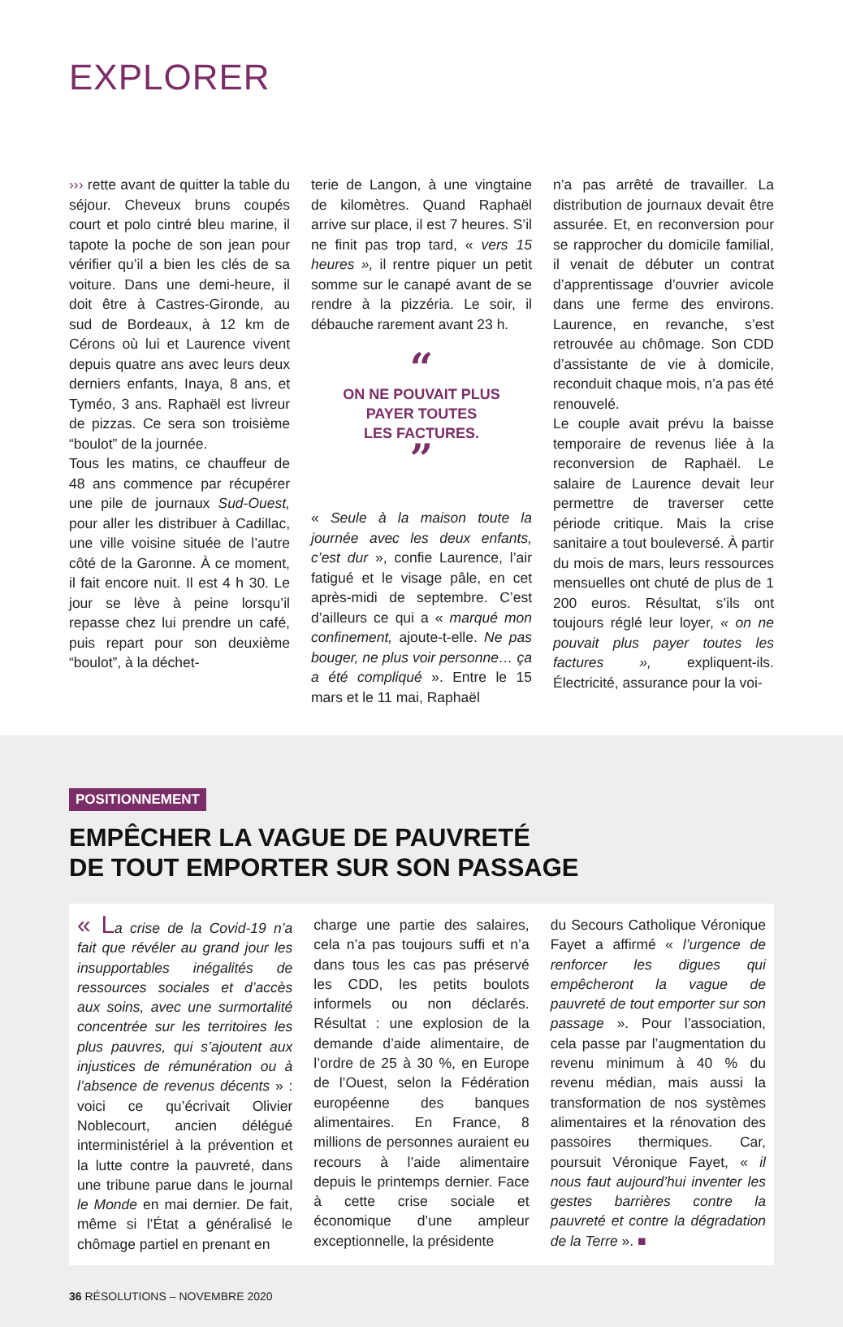EXPLORER
››› rette avant de quitter la table du séjour. Cheveux bruns coupés court et polo cintré bleu marine, il tapote la poche de son jean pour vérifier qu’il a bien les clés de sa voiture. Dans une demi-heure, il doit être à Castres-Gironde, au sud de Bordeaux, à 12 km de Cérons où lui et Laurence vivent depuis quatre ans avec leurs deux derniers enfants, Inaya, 8 ans, et Tyméo, 3 ans. Raphaël est livreur de pizzas. Ce sera son troisième “boulot” de la journée.
Tous les matins, ce chauffeur de 48 ans commence par récupérer une pile de journaux Sud-Ouest, pour aller les distribuer à Cadillac, une ville voisine située de l’autre côté de la Garonne. À ce moment, il fait encore nuit. Il est 4 h 30. Le jour se lève à peine lorsqu’il repasse chez lui prendre un café, puis repart pour son deuxième “boulot”, à la déchet-
terie de Langon, à une vingtaine de kilomètres. Quand Raphaël arrive sur place, il est 7 heures. S’il ne finit pas trop tard, « vers 15 heures », il rentre piquer un petit somme sur le canapé avant de se rendre à la pizzéria. Le soir, il débauche rarement avant 23 h.
“
ON NE POUVAIT PLUS
PAYER TOUTES
LES FACTURES.
”
« Seule à la maison toute la journée avec les deux enfants, c’est dur », confie Laurence, l’air fatigué et le visage pâle, en cet après-midi de septembre. C’est d’ailleurs ce qui a « marqué mon confinement, ajoute-t-elle. Ne pas bouger, ne plus voir personne… ça a été compliqué ». Entre le 15 mars et le 11 mai, Raphaël
n’a pas arrêté de travailler. La distribution de journaux devait être assurée. Et, en reconversion pour se rapprocher du domicile familial, il venait de débuter un contrat d’apprentissage d’ouvrier avicole dans une ferme des environs. Laurence, en revanche, s’est retrouvée au chômage. Son CDD d’assistante de vie à domicile, reconduit chaque mois, n’a pas été renouvelé.
Le couple avait prévu la baisse temporaire de revenus liée à la reconversion de Raphaël. Le salaire de Laurence devait leur permettre de traverser cette période critique. Mais la crise sanitaire a tout bouleversé. À partir du mois de mars, leurs ressources mensuelles ont chuté de plus de 1 200 euros. Résultat, s’ils ont toujours réglé leur loyer, « on ne pouvait plus payer toutes les factures », expliquent-ils. Électricité, assurance pour la voi-
POSITIONNEMENT
EMPÊCHER LA VAGUE DE PAUVRETÉ
DE TOUT EMPORTER SUR SON PASSAGE
« L a crise de la Covid-19 n’a fait que révéler au grand jour les insupportables inégalités de ressources sociales et d’accès aux soins, avec une surmortalité concentrée sur les territoires les plus pauvres, qui s’ajoutent aux injustices de rémunération ou à l’absence de revenus décents » : voici ce qu’écrivait Olivier Noblecourt, ancien délégué interministériel à la prévention et la lutte contre la pauvreté, dans une tribune parue dans le journal le Monde en mai dernier. De fait, même si l’État a généralisé le chômage partiel en prenant en
charge une partie des salaires, cela n’a pas toujours suffi et n’a dans tous les cas pas préservé les CDD, les petits boulots informels ou non déclarés. Résultat : une explosion de la demande d’aide alimentaire, de l’ordre de 25 à 30 %, en Europe de l’Ouest, selon la Fédération européenne des banques alimentaires. En France, 8 millions de personnes auraient eu recours à l’aide alimentaire depuis le printemps dernier. Face à cette crise sociale et économique d’une ampleur exceptionnelle, la présidente
du Secours Catholique Véronique Fayet a affirmé « l’urgence de renforcer les digues qui empêcheront la vague de pauvreté de tout emporter sur son passage ». Pour l’association, cela passe par l’augmentation du revenu minimum à 40 % du revenu médian, mais aussi la transformation de nos systèmes alimentaires et la rénovation des passoires thermiques. Car, poursuit Véronique Fayet, « il nous faut aujourd’hui inventer les gestes barrières contre la pauvreté et contre la dégradation de la Terre ». ■
36 RÉSOLUTIONS – NOVEMBRE 2020